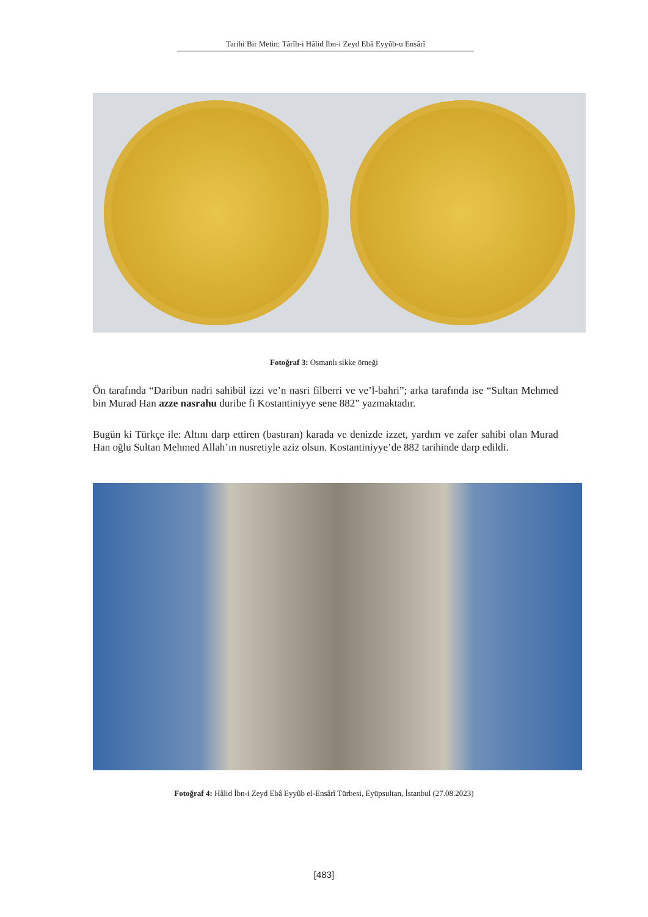Tarihi Bir Metin: Târîh-i Hâlid İbn-i Zeyd Ebâ Eyyûb-u Ensârî
Fotoğraf 3: Osmanlı sikke örneği
Ön tarafında “Daribun nadri sahibül izzi ve’n nasri filberri ve ve’l-bahri”; arka tarafında ise “Sultan Mehmed bin Murad Han azze nasrahu duribe fi Kostantiniyye sene 882” yazmaktadır.
Bugün ki Türkçe ile: Altını darp ettiren (bastıran) karada ve denizde izzet, yardım ve zafer sahibi olan Murad Han oğlu Sultan Mehmed Allah’ın nusretiyle aziz olsun. Kostantiniyye’de 882 tarihinde darp edildi.
Fotoğraf 4: Hâlid İbn-i Zeyd Ebâ Eyyûb el-Ensârî Türbesi, Eyüpsultan, İstanbul (27.08.2023)
[483]